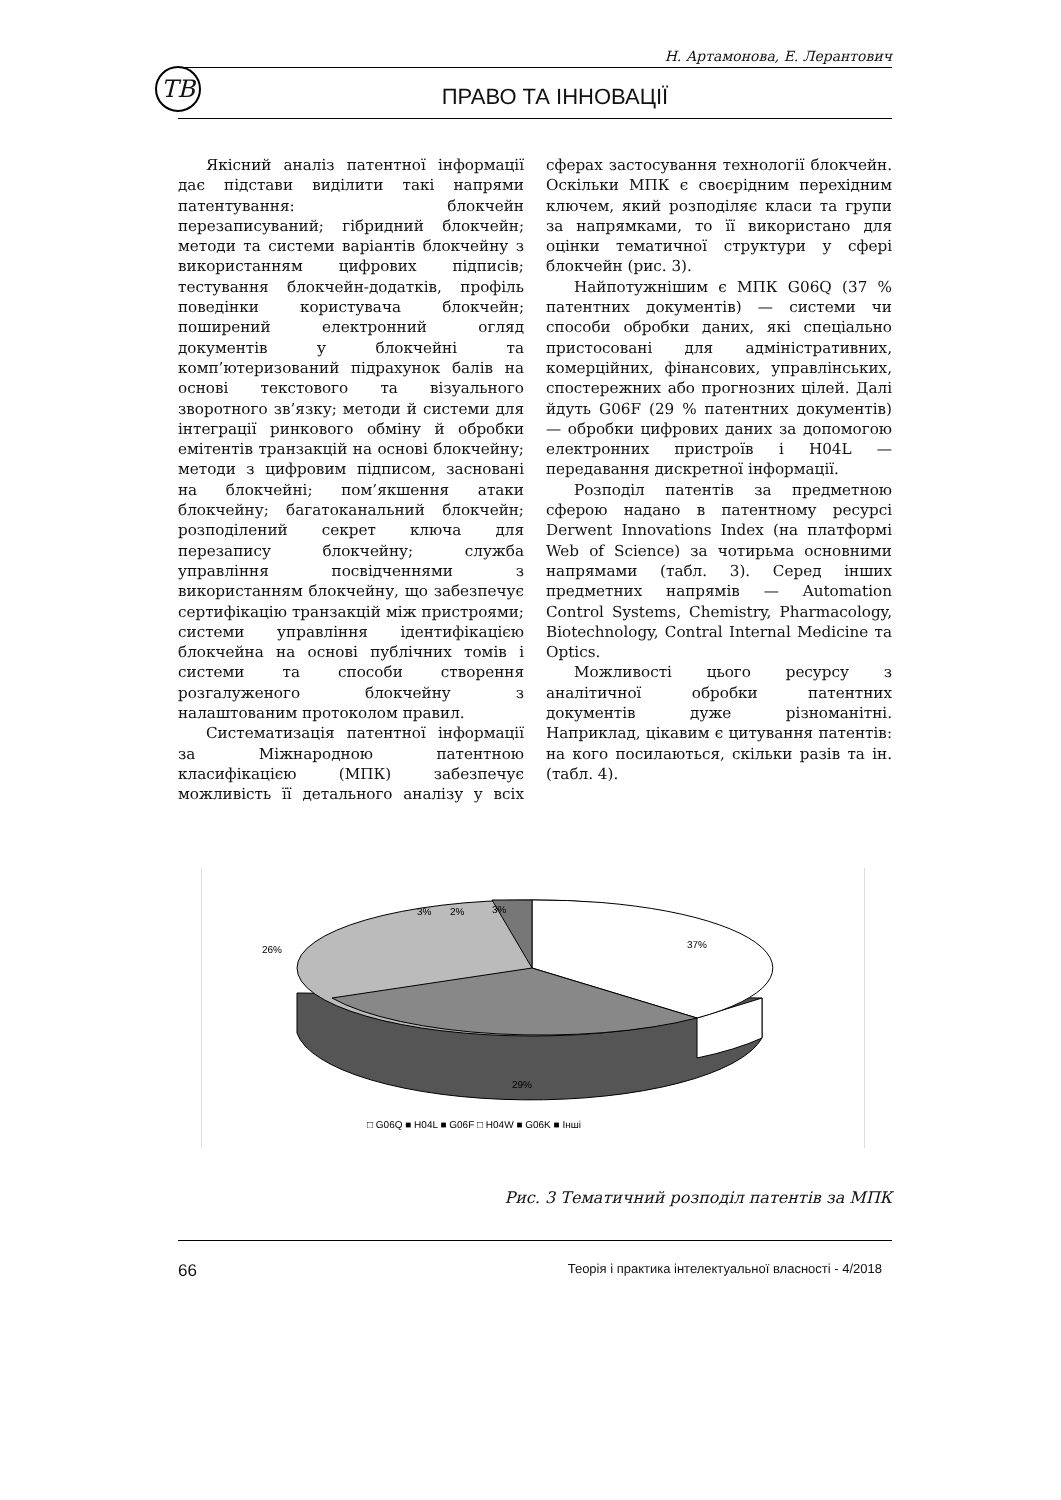ТВ
Н. Артамонова, Е. Лерантович
ПРАВО ТА ІННОВАЦІЇ
Якісний аналіз патентної інформації дає підстави виділити такі напрями патентування: блокчейн перезаписуваний; гібридний блокчейн; методи та системи варіантів блокчейну з використанням цифрових підписів; тестування блокчейн-додатків, профіль поведінки користувача блокчейн; поширений електронний огляд документів у блокчейні та комп’ютеризований підрахунок балів на основі текстового та візуального зворотного зв’язку; методи й системи для інтеграції ринкового обміну й обробки емітентів транзакцій на основі блокчейну; методи з цифровим підписом, засновані на блокчейні; пом’якшення атаки блокчейну; багатоканальний блокчейн; розподілений секрет ключа для перезапису блокчейну; служба управління посвідченнями з використанням блокчейну, що забезпечує сертифікацію транзакцій між пристроями; системи управління ідентифікацією блокчейна на основі публічних томів і системи та способи створення розгалуженого блокчейну з налаштованим протоколом правил.
Систематизація патентної інформації за Міжнародною патентною класифікацією (МПК) забезпечує можливість її детального аналізу у всіх сферах застосування технології блокчейн. Оскільки МПК є своєрідним перехідним ключем, який розподіляє класи та групи за напрямками, то її використано для оцінки тематичної структури у сфері блокчейн (рис. 3).
Найпотужнішим є МПК G06Q (37 % патентних документів) — системи чи способи обробки даних, які спеціально пристосовані для адміністративних, комерційних, фінансових, управлінських, спостережних або прогнозних цілей. Далі йдуть G06F (29 % патентних документів) — обробки цифрових даних за допомогою електронних пристроїв і H04L — передавання дискретної інформації.
Розподіл патентів за предметною сферою надано в патентному ресурсі Derwent Innovations Index (на платформі Web of Science) за чотирьма основними напрямами (табл. 3). Серед інших предметних напрямів — Automation Control Systems, Chemistry, Pharmacology, Biotechnology, Contral Internal Medicine та Optics.
Можливості цього ресурсу з аналітичної обробки патентних документів дуже різноманітні. Наприклад, цікавим є цитування патентів: на кого посилаються, скільки разів та ін. (табл. 4).
37%
29%
26%
3%
2%
3%
□ G06Q ■ H04L ■ G06F □ H04W ■ G06K ■ Інші
Рис. 3 Тематичний розподіл патентів за МПК
66 Теорія і практика інтелектуальної власності - 4/2018